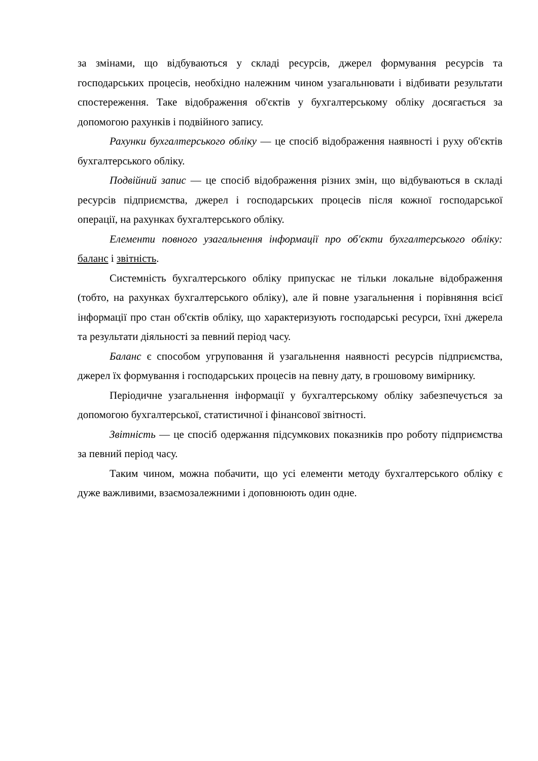за змінами, що відбуваються у складі ресурсів, джерел формування ресурсів та господарських процесів, необхідно належним чином узагальнювати і відбивати результати спостереження. Таке відображення об'єктів у бухгалтерському обліку досягається за допомогою рахунків і подвійного запису.
Рахунки бухгалтерського обліку — це спосіб відображення наявності і руху об'єктів бухгалтерського обліку.
Подвійний запис — це спосіб відображення різних змін, що відбуваються в складі ресурсів підприємства, джерел і господарських процесів після кожної господарської операції, на рахунках бухгалтерського обліку.
Елементи повного узагальнення інформації про об'єкти бухгалтерського обліку: баланс і звітність.
Системність бухгалтерського обліку припускає не тільки локальне відображення (тобто, на рахунках бухгалтерського обліку), але й повне узагальнення і порівняння всієї інформації про стан об'єктів обліку, що характеризують господарські ресурси, їхні джерела та результати діяльності за певний період часу.
Баланс є способом угруповання й узагальнення наявності ресурсів підприємства, джерел їх формування і господарських процесів на певну дату, в грошовому вимірнику.
Періодичне узагальнення інформації у бухгалтерському обліку забезпечується за допомогою бухгалтерської, статистичної і фінансової звітності.
Звітність — це спосіб одержання підсумкових показників про роботу підприємства за певний період часу.
Таким чином, можна побачити, що усі елементи методу бухгалтерського обліку є дуже важливими, взаємозалежними і доповнюють один одне.